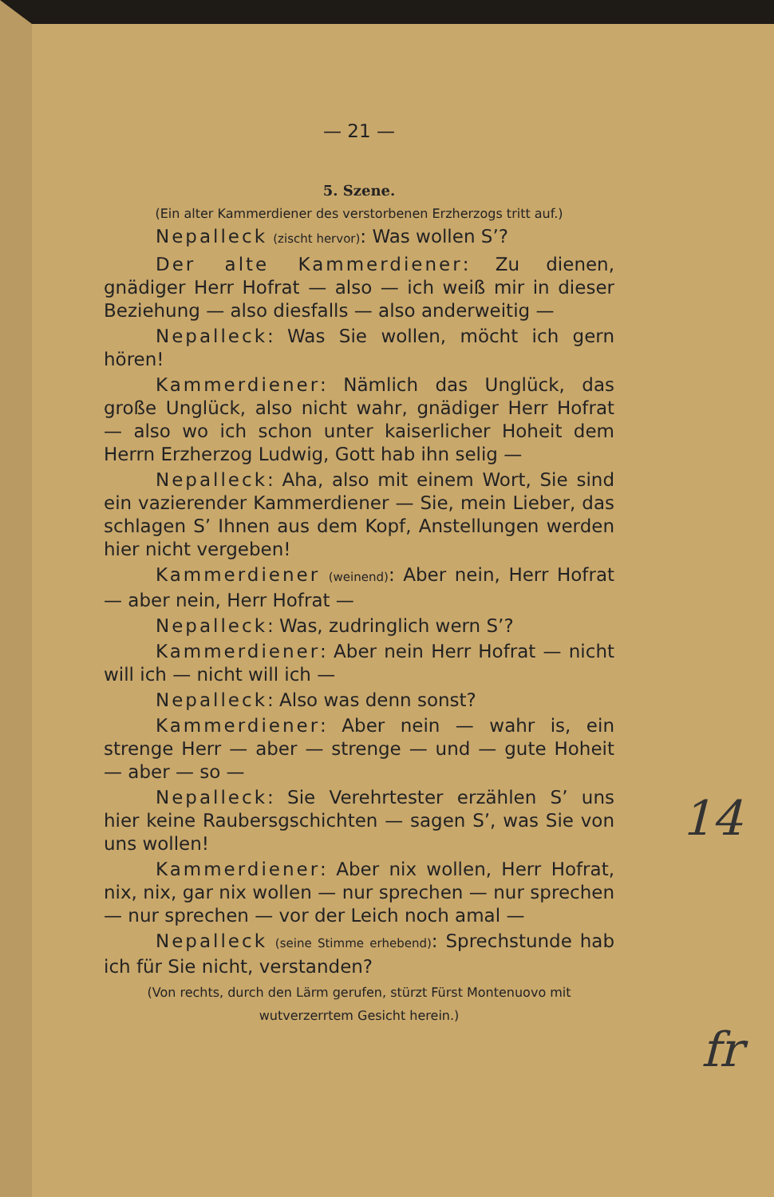— 21 —
5. Szene.
(Ein alter Kammerdiener des verstorbenen Erzherzogs tritt auf.)
Nepalleck (zischt hervor): Was wollen S’?
Der alte Kammerdiener: Zu dienen, gnädiger Herr Hofrat — also — ich weiß mir in dieser Beziehung — also diesfalls — also anderweitig —
Nepalleck: Was Sie wollen, möcht ich gern hören!
Kammerdiener: Nämlich das Unglück, das große Unglück, also nicht wahr, gnädiger Herr Hofrat — also wo ich schon unter kaiserlicher Hoheit dem Herrn Erzherzog Ludwig, Gott hab ihn selig —
Nepalleck: Aha, also mit einem Wort, Sie sind ein vazierender Kammerdiener — Sie, mein Lieber, das schlagen S’ Ihnen aus dem Kopf, Anstellungen werden hier nicht vergeben!
Kammerdiener (weinend): Aber nein, Herr Hofrat — aber nein, Herr Hofrat —
Nepalleck: Was, zudringlich wern S’?
Kammerdiener: Aber nein Herr Hofrat — nicht will ich — nicht will ich —
Nepalleck: Also was denn sonst?
Kammerdiener: Aber nein — wahr is, ein strenge Herr — aber — strenge — und — gute Hoheit — aber — so —
Nepalleck: Sie Verehrtester erzählen S’ uns hier keine Raubersgschichten — sagen S’, was Sie von uns wollen!
Kammerdiener: Aber nix wollen, Herr Hofrat, nix, nix, gar nix wollen — nur sprechen — nur sprechen — nur sprechen — vor der Leich noch amal —
Nepalleck (seine Stimme erhebend): Sprechstunde hab ich für Sie nicht, verstanden?
(Von rechts, durch den Lärm gerufen, stürzt Fürst Montenuovo mit wutverzerrtem Gesicht herein.)
14
fr